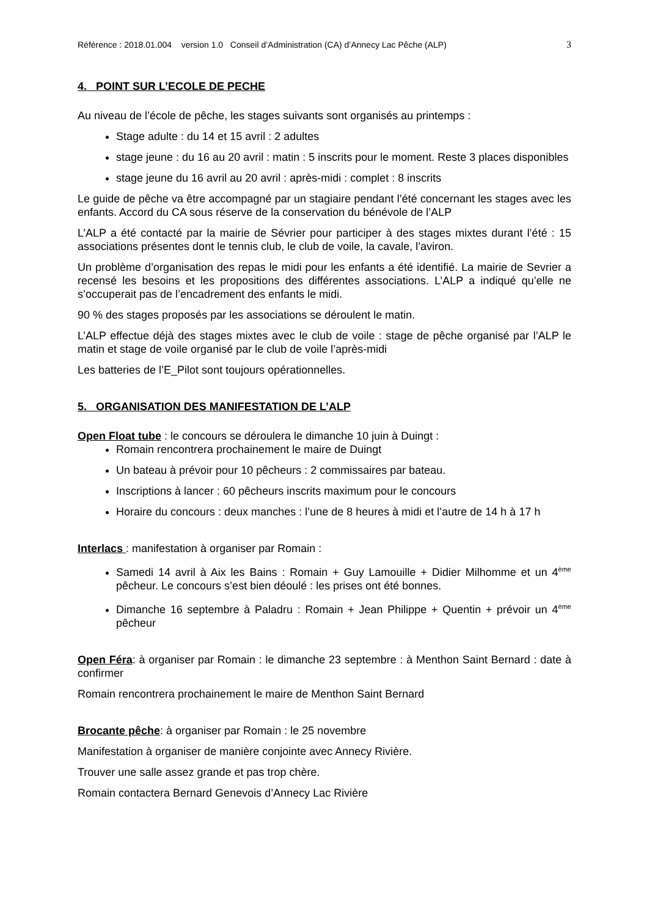Référence : 2018.01.004 version 1.0 Conseil d’Administration (CA) d’Annecy Lac Pêche (ALP) 3
4. POINT SUR L’ECOLE DE PECHE
Au niveau de l’école de pêche, les stages suivants sont organisés au printemps :
Stage adulte : du 14 et 15 avril : 2 adultes
stage jeune : du 16 au 20 avril : matin : 5 inscrits pour le moment. Reste 3 places disponibles
stage jeune du 16 avril au 20 avril : après-midi : complet : 8 inscrits
Le guide de pêche va être accompagné par un stagiaire pendant l’été concernant les stages avec les enfants. Accord du CA sous réserve de la conservation du bénévole de l’ALP
L’ALP a été contacté par la mairie de Sévrier pour participer à des stages mixtes durant l’été : 15 associations présentes dont le tennis club, le club de voile, la cavale, l’aviron.
Un problème d’organisation des repas le midi pour les enfants a été identifié. La mairie de Sevrier a recensé les besoins et les propositions des différentes associations. L’ALP a indiqué qu’elle ne s’occuperait pas de l’encadrement des enfants le midi.
90 % des stages proposés par les associations se déroulent le matin.
L’ALP effectue déjà des stages mixtes avec le club de voile : stage de pêche organisé par l’ALP le matin et stage de voile organisé par le club de voile l’après-midi
Les batteries de l’E_Pilot sont toujours opérationnelles.
5. ORGANISATION DES MANIFESTATION DE L’ALP
Open Float tube : le concours se déroulera le dimanche 10 juin à Duingt :
Romain rencontrera prochainement le maire de Duingt
Un bateau à prévoir pour 10 pêcheurs : 2 commissaires par bateau.
Inscriptions à lancer : 60 pêcheurs inscrits maximum pour le concours
Horaire du concours : deux manches : l’une de 8 heures à midi et l’autre de 14 h à 17 h
Interlacs : manifestation à organiser par Romain :
Samedi 14 avril à Aix les Bains : Romain + Guy Lamouille + Didier Milhomme et un 4<sup>ème</sup> pêcheur. Le concours s’est bien déoulé : les prises ont été bonnes.
Dimanche 16 septembre à Paladru : Romain + Jean Philippe + Quentin + prévoir un 4<sup>ème</sup> pêcheur
Open Féra: à organiser par Romain : le dimanche 23 septembre : à Menthon Saint Bernard : date à confirmer
Romain rencontrera prochainement le maire de Menthon Saint Bernard
Brocante pêche: à organiser par Romain : le 25 novembre
Manifestation à organiser de manière conjointe avec Annecy Rivière.
Trouver une salle assez grande et pas trop chère.
Romain contactera Bernard Genevois d’Annecy Lac Rivière